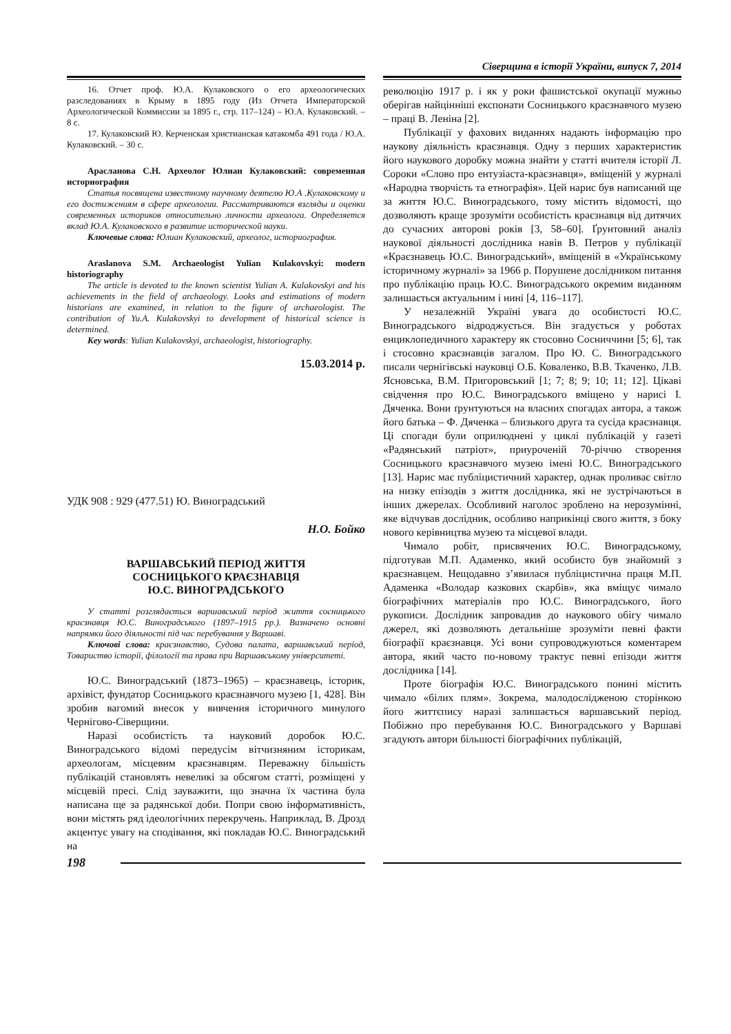Сіверщина в історії України, випуск 7, 2014
16. Отчет проф. Ю.А. Кулаковского о его археологических разследованиях в Крыму в 1895 году (Из Отчета Императорской Археологической Коммиссии за 1895 г., стр. 117–124) – Ю.А. Кулаковский. – 8 с.
17. Кулаковский Ю. Керченская христианская катакомба 491 года / Ю.А. Кулаковский. – 30 с.
Арасланова С.Н. Археолог Юлиан Кулаковский: современная историография
Статья посвящена известному научному деятелю Ю.А .Кулаковскому и его достижениям в сфере археологии. Рассматриваются взгляды и оценки современных историков относительно личности археолога. Определяется вклад Ю.А. Кулаковского в развитие исторической науки.
Ключевые слова: Юлиан Кулаковский, археолог, историография.
Araslanova S.M. Archaeologist Yulian Kulakovskyi: modern historiography
The article is devoted to the known scientist Yulian A. Kulakovskyi and his achievements in the field of archaeology. Looks and estimations of modern historians are examined, in relation to the figure of archaeologist. The contribution of Yu.A. Kulakovskyi to development of historical science is determined.
Key words: Yulian Kulakovskyi, archaeologist, historiography.
15.03.2014 р.
УДК 908 : 929 (477.51) Ю. Виноградський
Н.О. Бойко
ВАРШАВСЬКИЙ ПЕРІОД ЖИТТЯ
СОСНИЦЬКОГО КРАЄЗНАВЦЯ
Ю.С. ВИНОГРАДСЬКОГО
У статті розглядається варшавський період життя сосницького краєзнавця Ю.С. Виноградського (1897–1915 рр.). Визначено основні напрямки його діяльності під час перебування у Варшаві.
Ключові слова: краєзнавство, Судова палата, варшавський період, Товариство історії, філології та права при Варшавському університеті.
Ю.С. Виноградський (1873–1965) – краєзнавець, історик, архівіст, фундатор Сосницького краєзнавчого музею [1, 428]. Він зробив вагомий внесок у вивчення історичного минулого Чернігово-Сіверщини.
Наразі особистість та науковий доробок Ю.С. Виноградського відомі передусім вітчизняним історикам, археологам, місцевим краєзнавцям. Переважну більшість публікацій становлять невеликі за обсягом статті, розміщені у місцевій пресі. Слід зауважити, що значна їх частина була написана ще за радянської доби. Попри свою інформативність, вони містять ряд ідеологічних перекручень. Наприклад, В. Дрозд акцентує увагу на сподівання, які покладав Ю.С. Виноградський на
революцію 1917 р. і як у роки фашистської окупації мужньо оберігав найцінніші експонати Сосницького краєзнавчого музею – праці В. Леніна [2].
Публікації у фахових виданнях надають інформацію про наукову діяльність краєзнавця. Одну з перших характеристик його наукового доробку можна знайти у статті вчителя історії Л. Сороки «Слово про ентузіаста-краєзнавця», вміщеній у журналі «Народна творчість та етнографія». Цей нарис був написаний ще за життя Ю.С. Виноградського, тому містить відомості, що дозволяють краще зрозуміти особистість краєзнавця від дитячих до сучасних авторові років [3, 58–60]. Ґрунтовний аналіз наукової діяльності дослідника навів В. Петров у публікації «Краєзнавець Ю.С. Виноградський», вміщеній в «Українському історичному журналі» за 1966 р. Порушене дослідником питання про публікацію праць Ю.С. Виноградського окремим виданням залишається актуальним і нині [4, 116–117].
У незалежній Україні увага до особистості Ю.С. Виноградського відроджується. Він згадується у роботах енциклопедичного характеру як стосовно Сосниччини [5; 6], так і стосовно краєзнавців загалом. Про Ю. С. Виноградського писали чернігівські науковці О.Б. Коваленко, В.В. Ткаченко, Л.В. Ясновська, В.М. Пригоровський [1; 7; 8; 9; 10; 11; 12]. Цікаві свідчення про Ю.С. Виноградського вміщено у нарисі І. Дяченка. Вони ґрунтуються на власних спогадах автора, а також його батька – Ф. Дяченка – близького друга та сусіда краєзнавця. Ці спогади були оприлюднені у циклі публікацій у газеті «Радянський патріот», приуроченій 70-річчю створення Сосницького краєзнавчого музею імені Ю.С. Виноградського [13]. Нарис має публіцистичний характер, однак проливає світло на низку епізодів з життя дослідника, які не зустрічаються в інших джерелах. Особливий наголос зроблено на нерозумінні, яке відчував дослідник, особливо наприкінці свого життя, з боку нового керівництва музею та місцевої влади.
Чимало робіт, присвячених Ю.С. Виноградсь­кому, підготував М.П. Адаменко, який особисто був знайомий з краєзнавцем. Нещодавно з’явилася публіцистична праця М.П. Адаменка «Володар казкових скарбів», яка вміщує чимало біографічних матеріалів про Ю.С. Виноградського, його рукописи. Дослідник запровадив до наукового обігу чимало джерел, які дозволяють детальніше зрозуміти певні факти біографії краєзнавця. Усі вони супроводжуються коментарем автора, який часто по-новому трактує певні епізоди життя дослідника [14].
Проте біографія Ю.С. Виноградського понині містить чимало «білих плям». Зокрема, малодослідженою сторінкою його життєпису наразі залишається варшавський період. Побіжно про перебування Ю.С. Виноградського у Варшаві згадують автори більшості біографічних публікацій,
198